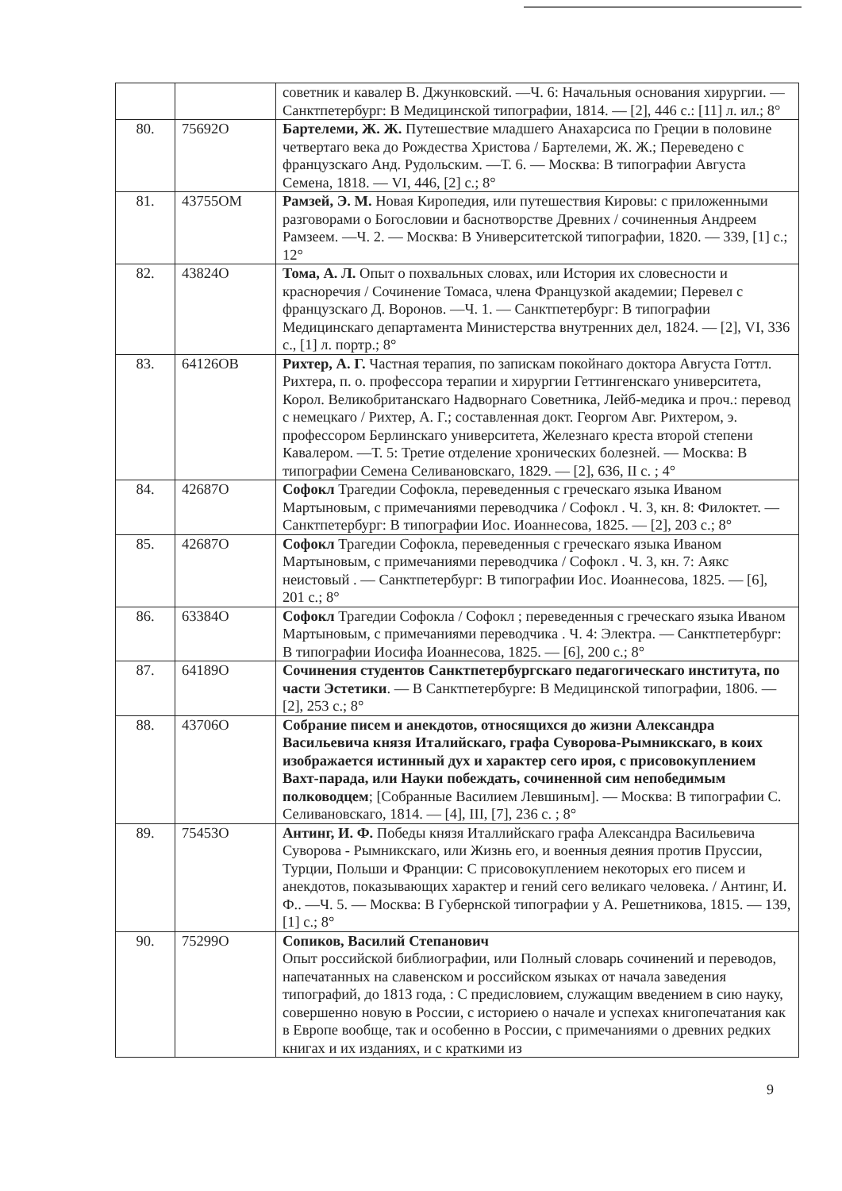| | | советник и кавалер В. Джунковский. —Ч. 6: Начальныя основания хирургии. — Санктпетербург: В Медицинской типографии, 1814. — [2], 446 с.: [11] л. ил.; 8° |
| 80. | 75692О | Бартелеми, Ж. Ж. Путешествие младшего Анахарсиса по Греции в половине четвертаго века до Рождества Христова / Бартелеми, Ж. Ж.; Переведено с французскаго Анд. Рудольским. —Т. 6. — Москва: В типографии Августа Семена, 1818. — VI, 446, [2] с.; 8° |
| 81. | 43755ОМ | Рамзей, Э. М. Новая Киропедия, или путешествия Кировы: с приложенными разговорами о Богословии и баснотворстве Древних / сочиненныя Андреем Рамзеем. —Ч. 2. — Москва: В Университетской типографии, 1820. — 339, [1] с.; 12° |
| 82. | 43824О | Тома, А. Л. Опыт о похвальных словах, или История их словесности и красноречия / Сочинение Томаса, члена Французкой академии; Перевел с французскаго Д. Воронов. —Ч. 1. — Санктпетербург: В типографии Медицинскаго департамента Министерства внутренних дел, 1824. — [2], VI, 336 с., [1] л. портр.; 8° |
| 83. | 64126ОВ | Рихтер, А. Г. Частная терапия, по запискам покойнаго доктора Августа Готтл. Рихтера, п. о. профессора терапии и хирургии Геттингенскаго университета, Корол. Великобританскаго Надворнаго Советника, Лейб-медика и проч.: перевод с немецкаго / Рихтер, А. Г.; составленная докт. Георгом Авг. Рихтером, э. профессором Берлинскаго университета, Железнаго креста второй степени Кавалером. —Т. 5: Третие отделение хронических болезней. — Москва: В типографии Семена Селивановскаго, 1829. — [2], 636, II с. ; 4° |
| 84. | 42687О | Софокл Трагедии Софокла, переведенныя с греческаго языка Иваном Мартыновым, с примечаниями переводчика / Софокл . Ч. 3, кн. 8: Филоктет. — Санктпетербург: В типографии Иос. Иоаннесова, 1825. — [2], 203 с.; 8° |
| 85. | 42687О | Софокл Трагедии Софокла, переведенныя с греческаго языка Иваном Мартыновым, с примечаниями переводчика / Софокл . Ч. 3, кн. 7: Аякс неистовый . — Санктпетербург: В типографии Иос. Иоаннесова, 1825. — [6], 201 с.; 8° |
| 86. | 63384О | Софокл Трагедии Софокла / Софокл ; переведенныя с греческаго языка Иваном Мартыновым, с примечаниями переводчика . Ч. 4: Электра. — Санктпетербург: В типографии Иосифа Иоаннесова, 1825. — [6], 200 с.; 8° |
| 87. | 64189О | Сочинения студентов Санктпетербургскаго педагогическаго института, по части Эстетики . — В Санктпетербурге: В Медицинской типографии, 1806. — [2], 253 с.; 8° |
| 88. | 43706О | Собрание писем и анекдотов, относящихся до жизни Александра Васильевича князя Италийскаго, графа Суворова-Рымникскаго, в коих изображается истинный дух и характер сего ироя, с присовокуплением Вахт-парада, или Науки побеждать, сочиненной сим непобедимым полководцем ; [Собранные Василием Левшиным]. — Москва: В типографии С. Селивановскаго, 1814. — [4], III, [7], 236 с. ; 8° |
| 89. | 75453О | Антинг, И. Ф. Победы князя Италлийскаго графа Александра Васильевича Суворова - Рымникскаго, или Жизнь его, и военныя деяния против Пруссии, Турции, Польши и Франции: С присовокуплением некоторых его писем и анекдотов, показывающих характер и гений сего великаго человека. / Антинг, И. Ф.. —Ч. 5. — Москва: В Губернской типографии у А. Решетникова, 1815. — 139, [1] с.; 8° |
| 90. | 75299О | Сопиков, Василий Степанович Опыт российской библиографии, или Полный словарь сочинений и переводов, напечатанных на славенском и российском языках от начала заведения типографий, до 1813 года, : С предисловием, служащим введением в сию науку, совершенно новую в России, с историею о начале и успехах книгопечатания как в Европе вообще, так и особенно в России, с примечаниями о древних редких книгах и их изданиях, и с краткими из |
9